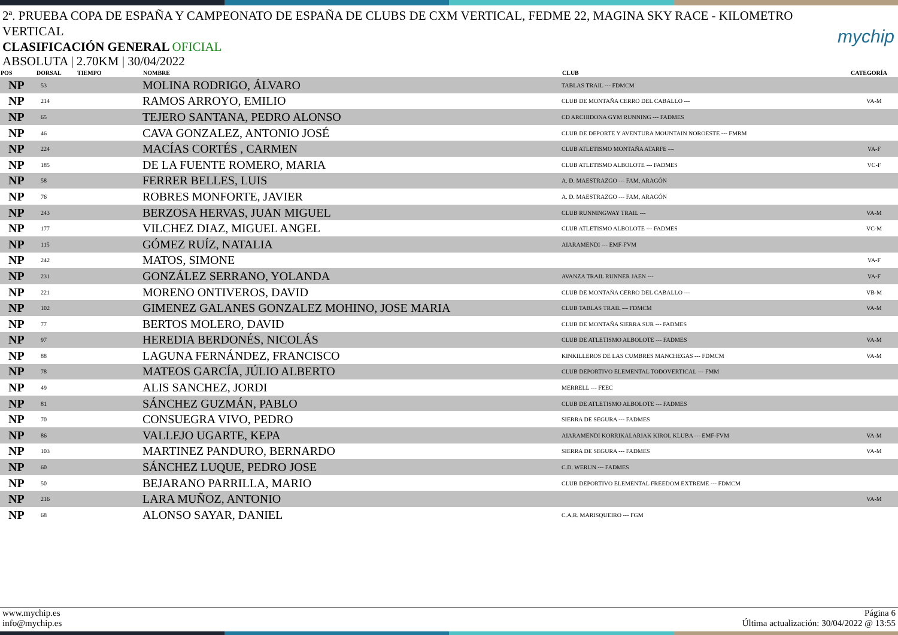2ª. PRUEBA COPA DE ESPAÑA Y CAMPEONATO DE ESPAÑA DE CLUBS DE CXM VERTICAL, FEDME 22, MAGINA SKY RACE - KILOMETRO VERTICAL
mychip
CLASIFICACIÓN GENERAL OFICIAL
ABSOLUTA | 2.70KM | 30/04/2022
| POS | DORSAL | TIEMPO | NOMBRE | CLUB | CATEGORÍA |
| --- | --- | --- | --- | --- | --- |
| NP | 53 | | MOLINA RODRIGO, ÁLVARO | TABLAS TRAIL --- FDMCM | |
| NP | 214 | | RAMOS ARROYO, EMILIO | CLUB DE MONTAÑA CERRO DEL CABALLO --- | VA-M |
| NP | 65 | | TEJERO SANTANA, PEDRO ALONSO | CD ARCHIDONA GYM RUNNING --- FADMES | |
| NP | 46 | | CAVA GONZALEZ, ANTONIO JOSÉ | CLUB DE DEPORTE Y AVENTURA MOUNTAIN NOROESTE --- FMRM | |
| NP | 224 | | MACÍAS CORTÉS , CARMEN | CLUB ATLETISMO MONTAÑA ATARFE --- | VA-F |
| NP | 185 | | DE LA FUENTE ROMERO, MARIA | CLUB ATLETISMO ALBOLOTE --- FADMES | VC-F |
| NP | 58 | | FERRER BELLES, LUIS | A. D. MAESTRAZGO --- FAM, ARAGÓN | |
| NP | 76 | | ROBRES MONFORTE, JAVIER | A. D. MAESTRAZGO --- FAM, ARAGÓN | |
| NP | 243 | | BERZOSA HERVAS, JUAN MIGUEL | CLUB RUNNINGWAY TRAIL --- | VA-M |
| NP | 177 | | VILCHEZ DIAZ, MIGUEL ANGEL | CLUB ATLETISMO ALBOLOTE --- FADMES | VC-M |
| NP | 115 | | GÓMEZ RUÍZ, NATALIA | AIARAMENDI --- EMF-FVM | |
| NP | 242 | | MATOS, SIMONE | | VA-F |
| NP | 231 | | GONZÁLEZ SERRANO, YOLANDA | AVANZA TRAIL RUNNER JAEN --- | VA-F |
| NP | 221 | | MORENO ONTIVEROS, DAVID | CLUB DE MONTAÑA CERRO DEL CABALLO --- | VB-M |
| NP | 102 | | GIMENEZ GALANES GONZALEZ MOHINO, JOSE MARIA | CLUB TABLAS TRAIL --- FDMCM | VA-M |
| NP | 77 | | BERTOS MOLERO, DAVID | CLUB DE MONTAÑA SIERRA SUR --- FADMES | |
| NP | 97 | | HEREDIA BERDONÉS, NICOLÁS | CLUB DE ATLETISMO ALBOLOTE --- FADMES | VA-M |
| NP | 88 | | LAGUNA FERNÁNDEZ, FRANCISCO | KINKILLEROS DE LAS CUMBRES MANCHEGAS --- FDMCM | VA-M |
| NP | 78 | | MATEOS GARCÍA, JÚLIO ALBERTO | CLUB DEPORTIVO ELEMENTAL TODOVERTICAL --- FMM | |
| NP | 49 | | ALIS SANCHEZ, JORDI | MERRELL --- FEEC | |
| NP | 81 | | SÁNCHEZ GUZMÁN, PABLO | CLUB DE ATLETISMO ALBOLOTE --- FADMES | |
| NP | 70 | | CONSUEGRA VIVO, PEDRO | SIERRA DE SEGURA --- FADMES | |
| NP | 86 | | VALLEJO UGARTE, KEPA | AIARAMENDI KORRIKALARIAK KIROL KLUBA --- EMF-FVM | VA-M |
| NP | 103 | | MARTINEZ PANDURO, BERNARDO | SIERRA DE SEGURA --- FADMES | VA-M |
| NP | 60 | | SÁNCHEZ LUQUE, PEDRO JOSE | C.D. WERUN --- FADMES | |
| NP | 50 | | BEJARANO PARRILLA, MARIO | CLUB DEPORTIVO ELEMENTAL FREEDOM EXTREME --- FDMCM | |
| NP | 216 | | LARA MUÑOZ, ANTONIO | | VA-M |
| NP | 68 | | ALONSO SAYAR, DANIEL | C.A.R. MARISQUEIRO --- FGM | |
www.mychip.es
info@mychip.es
Página 6
Última actualización: 30/04/2022 @ 13:55